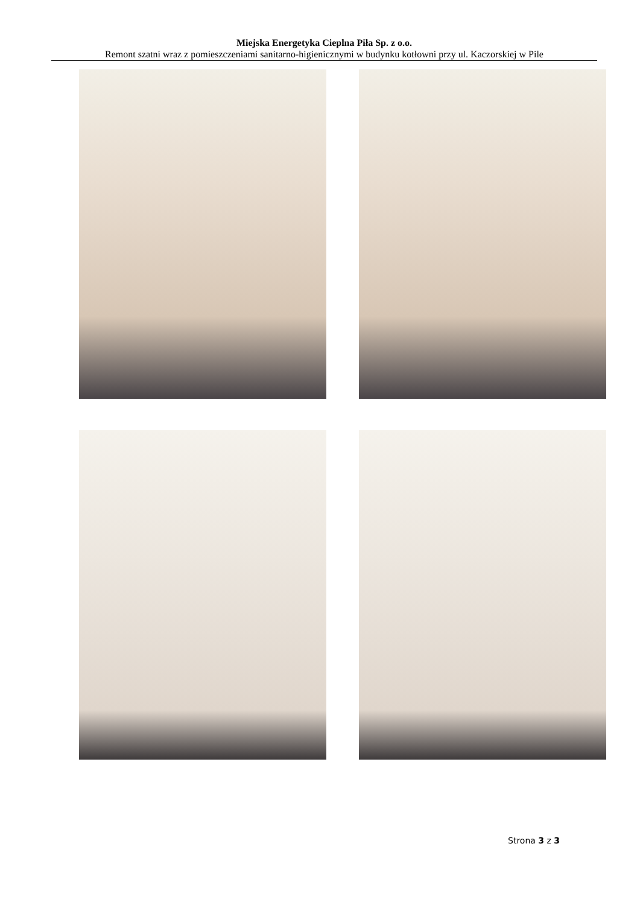Miejska Energetyka Cieplna Piła Sp. z o.o.
Remont szatni wraz z pomieszczeniami sanitarno-higienicznymi w budynku kotłowni przy ul. Kaczorskiej w Pile
Strona 3 z 3